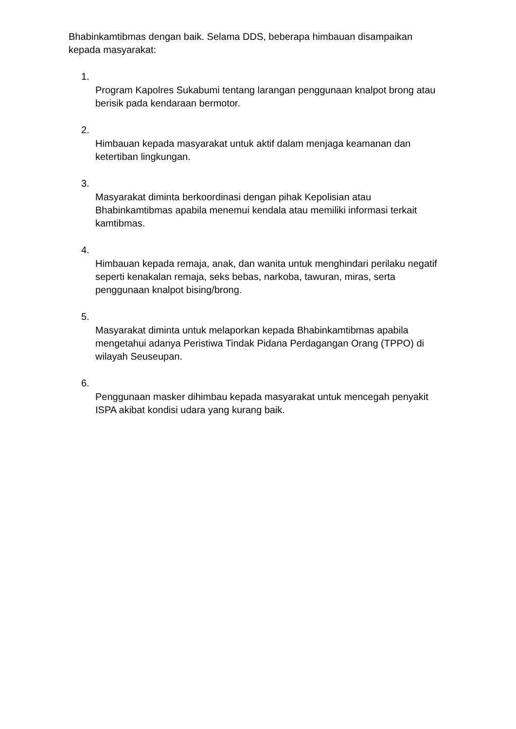Bhabinkamtibmas dengan baik. Selama DDS, beberapa himbauan disampaikan kepada masyarakat:
1.
Program Kapolres Sukabumi tentang larangan penggunaan knalpot brong atau berisik pada kendaraan bermotor.
2.
Himbauan kepada masyarakat untuk aktif dalam menjaga keamanan dan ketertiban lingkungan.
3.
Masyarakat diminta berkoordinasi dengan pihak Kepolisian atau Bhabinkamtibmas apabila menemui kendala atau memiliki informasi terkait kamtibmas.
4.
Himbauan kepada remaja, anak, dan wanita untuk menghindari perilaku negatif seperti kenakalan remaja, seks bebas, narkoba, tawuran, miras, serta penggunaan knalpot bising/brong.
5.
Masyarakat diminta untuk melaporkan kepada Bhabinkamtibmas apabila mengetahui adanya Peristiwa Tindak Pidana Perdagangan Orang (TPPO) di wilayah Seuseupan.
6.
Penggunaan masker dihimbau kepada masyarakat untuk mencegah penyakit ISPA akibat kondisi udara yang kurang baik.